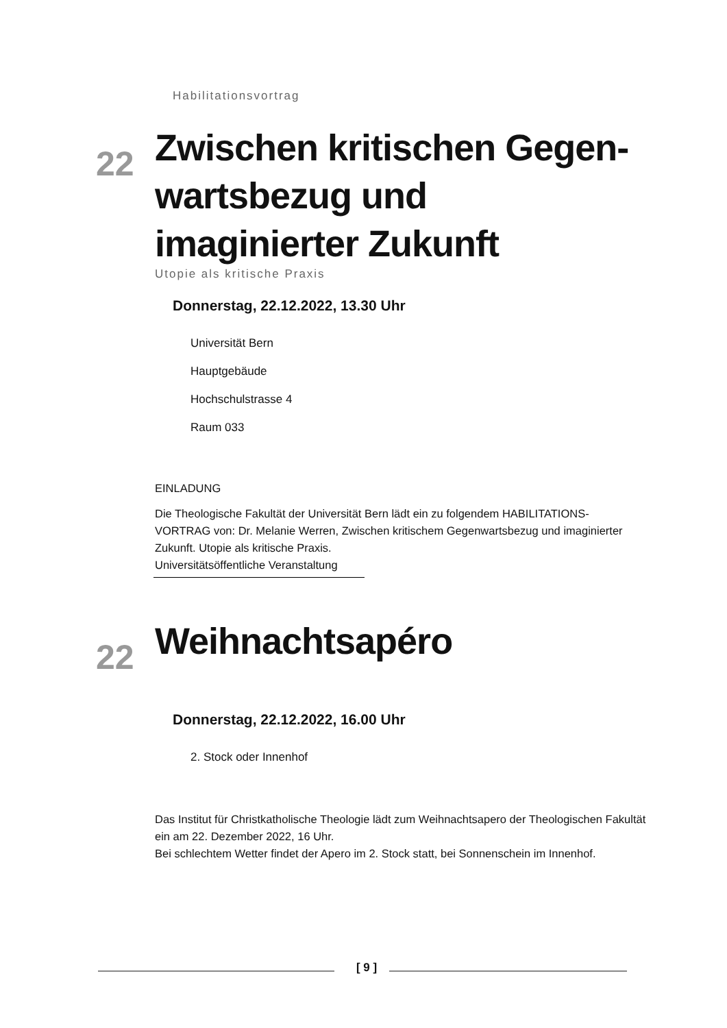Habilitationsvortrag
22 Zwischen kritischen Gegen-wartsbezug und imaginierter Zukunft
Utopie als kritische Praxis
Donnerstag, 22.12.2022, 13.30 Uhr
Universität Bern
Hauptgebäude
Hochschulstrasse 4
Raum 033
EINLADUNG
Die Theologische Fakultät der Universität Bern lädt ein zu folgendem HABILITATIONS-VORTRAG von: Dr. Melanie Werren, Zwischen kritischem Gegenwartsbezug und imaginierter Zukunft. Utopie als kritische Praxis.
Universitätsöffentliche Veranstaltung
22 Weihnachtsapéro
Donnerstag, 22.12.2022, 16.00 Uhr
2. Stock oder Innenhof
Das Institut für Christkatholische Theologie lädt zum Weihnachtsapero der Theologischen Fakultät ein am 22. Dezember 2022, 16 Uhr.
Bei schlechtem Wetter findet der Apero im 2. Stock statt, bei Sonnenschein im Innenhof.
[ 9 ]